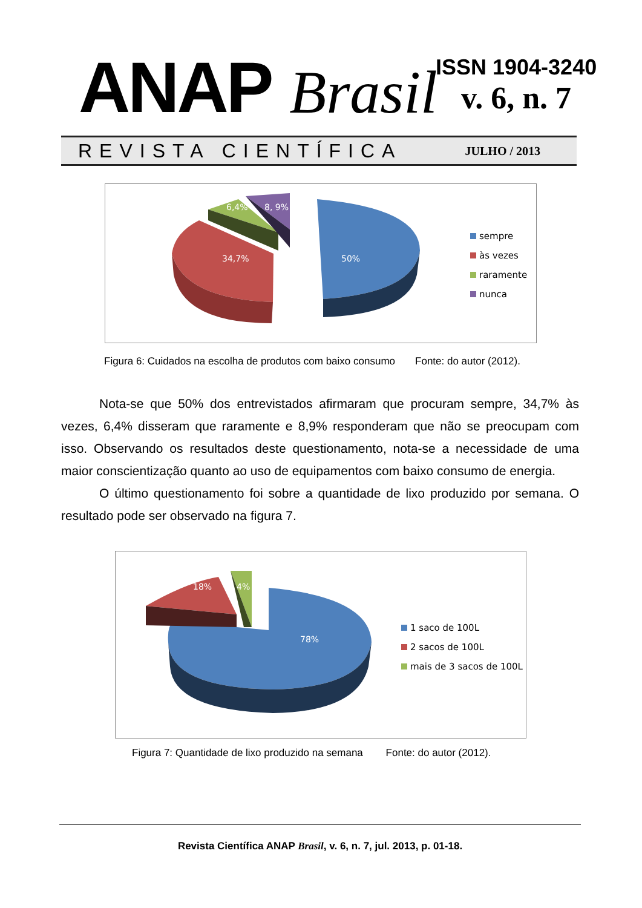ANAP Brasil
ISSN 1904-3240
v. 6, n. 7
REVISTA CIENTÍFICA JULHO / 2013
34,7% 50%
6,4% 8, 9%
sempre
às vezes
raramente
nunca
Figura 6: Cuidados na escolha de produtos com baixo consumo Fonte: do autor (2012).
Nota-se que 50% dos entrevistados afirmaram que procuram sempre, 34,7% às vezes, 6,4% disseram que raramente e 8,9% responderam que não se preocupam com isso. Observando os resultados deste questionamento, nota-se a necessidade de uma maior conscientização quanto ao uso de equipamentos com baixo consumo de energia.
O último questionamento foi sobre a quantidade de lixo produzido por semana. O resultado pode ser observado na figura 7.
18% 4%
78%
1 saco de 100L
2 sacos de 100L
mais de 3 sacos de 100L
Figura 7: Quantidade de lixo produzido na semana Fonte: do autor (2012).
Revista Científica ANAP Brasil, v. 6, n. 7, jul. 2013, p. 01-18.